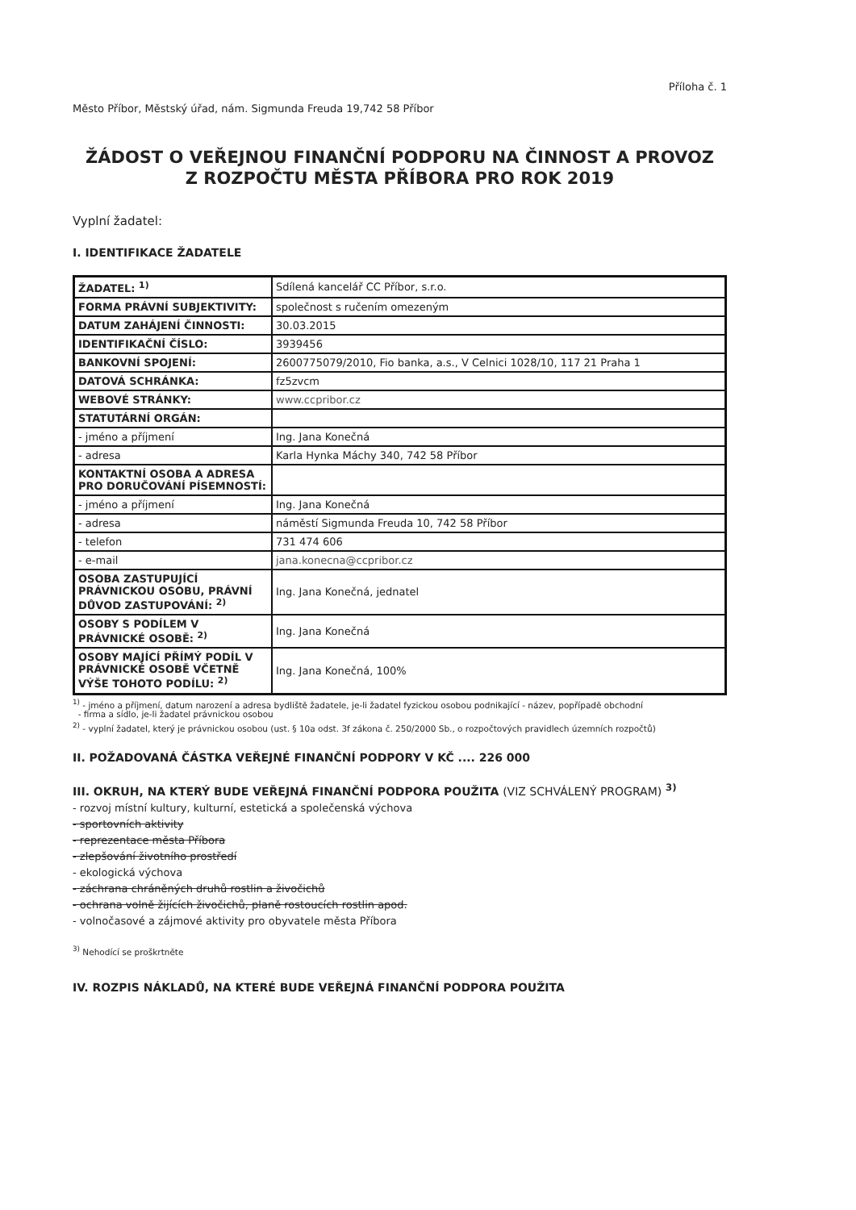Příloha č. 1
Město Příbor, Městský úřad, nám. Sigmunda Freuda 19,742 58 Příbor
ŽÁDOST O VEŘEJNOU FINANČNÍ PODPORU NA ČINNOST A PROVOZ
Z ROZPOČTU MĚSTA PŘÍBORA PRO ROK 2019
Vyplní žadatel:
I. IDENTIFIKACE ŽADATELE
| ŽADATEL: <sup>1)</sup> | Sdílená kancelář CC Příbor, s.r.o. |
| FORMA PRÁVNÍ SUBJEKTIVITY: | společnost s ručením omezeným |
| DATUM ZAHÁJENÍ ČINNOSTI: | 30.03.2015 |
| IDENTIFIKAČNÍ ČÍSLO: | 3939456 |
| BANKOVNÍ SPOJENÍ: | 2600775079/2010, Fio banka, a.s., V Celnici 1028/10, 117 21 Praha 1 |
| DATOVÁ SCHRÁNKA: | fz5zvcm |
| WEBOVÉ STRÁNKY: | www.ccpribor.cz |
| STATUTÁRNÍ ORGÁN: | |
| - jméno a příjmení | Ing. Jana Konečná |
| - adresa | Karla Hynka Máchy 340, 742 58 Příbor |
| KONTAKTNÍ OSOBA A ADRESA PRO DORUČOVÁNÍ PÍSEMNOSTÍ: | |
| - jméno a příjmení | Ing. Jana Konečná |
| - adresa | náměstí Sigmunda Freuda 10, 742 58 Příbor |
| - telefon | 731 474 606 |
| - e-mail | jana.konecna@ccpribor.cz |
| OSOBA ZASTUPUJÍCÍ PRÁVNICKOU OSOBU, PRÁVNÍ DŮVOD ZASTUPOVÁNÍ: <sup>2)</sup> | Ing. Jana Konečná, jednatel |
| OSOBY S PODÍLEM V PRÁVNICKÉ OSOBĚ: <sup>2)</sup> | Ing. Jana Konečná |
| OSOBY MAJÍCÍ PŘÍMÝ PODÍL V PRÁVNICKÉ OSOBĚ VČETNĚ VÝŠE TOHOTO PODÍLU: <sup>2)</sup> | Ing. Jana Konečná, 100% |
<sup>1)</sup> - jméno a příjmení, datum narození a adresa bydliště žadatele, je-li žadatel fyzickou osobou podnikající - název, popřípadě obchodní
- firma a sídlo, je-li žadatel právnickou osobou
<sup>2)</sup> - vyplní žadatel, který je právnickou osobou (ust. § 10a odst. 3f zákona č. 250/2000 Sb., o rozpočtových pravidlech územních rozpočtů)
II. POŽADOVANÁ ČÁSTKA VEŘEJNÉ FINANČNÍ PODPORY V KČ .... 226 000
III. OKRUH, NA KTERÝ BUDE VEŘEJNÁ FINANČNÍ PODPORA POUŽITA (VIZ SCHVÁLENÝ PROGRAM) <sup>3)</sup>
- rozvoj místní kultury, kulturní, estetická a společenská výchova
- sportovních aktivity
- reprezentace města Příbora
- zlepšování životního prostředí
- ekologická výchova
- záchrana chráněných druhů rostlin a živočichů
- ochrana volně žijících živočichů, planě rostoucích rostlin apod.
- volnočasové a zájmové aktivity pro obyvatele města Příbora
<sup>3)</sup> Nehodící se proškrtněte
IV. ROZPIS NÁKLADŮ, NA KTERÉ BUDE VEŘEJNÁ FINANČNÍ PODPORA POUŽITA